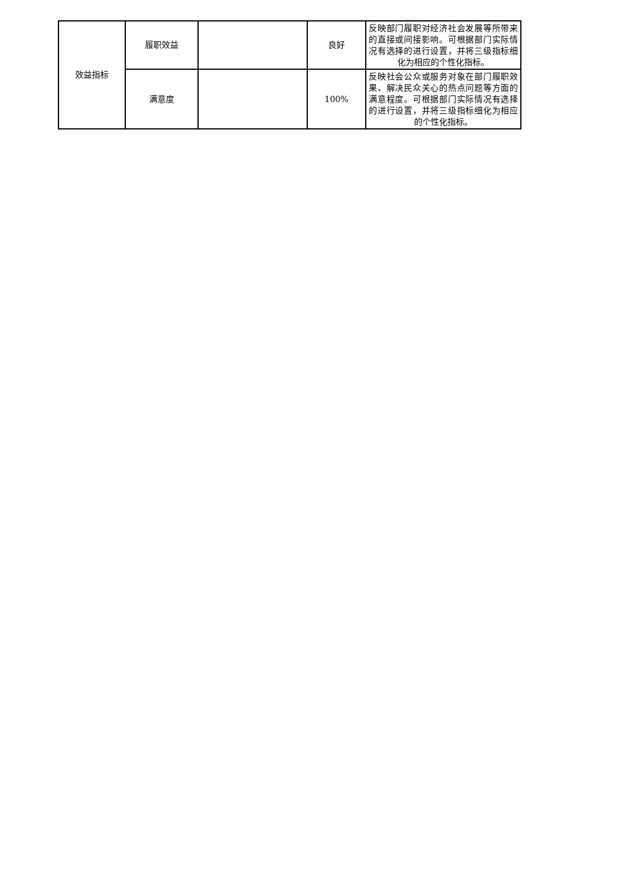| 效益指标 | 履职效益 | | 良好 | 反映部门履职对经济社会发展等所带来的直接或间接影响。可根据部门实际情况有选择的进行设置，并将三级指标细化为相应的个性化指标。 |
| | 满意度 | | 100% | 反映社会公众或服务对象在部门履职效果、解决民众关心的热点问题等方面的满意程度。可根据部门实际情况有选择的进行设置，并将三级指标细化为相应的个性化指标。 |